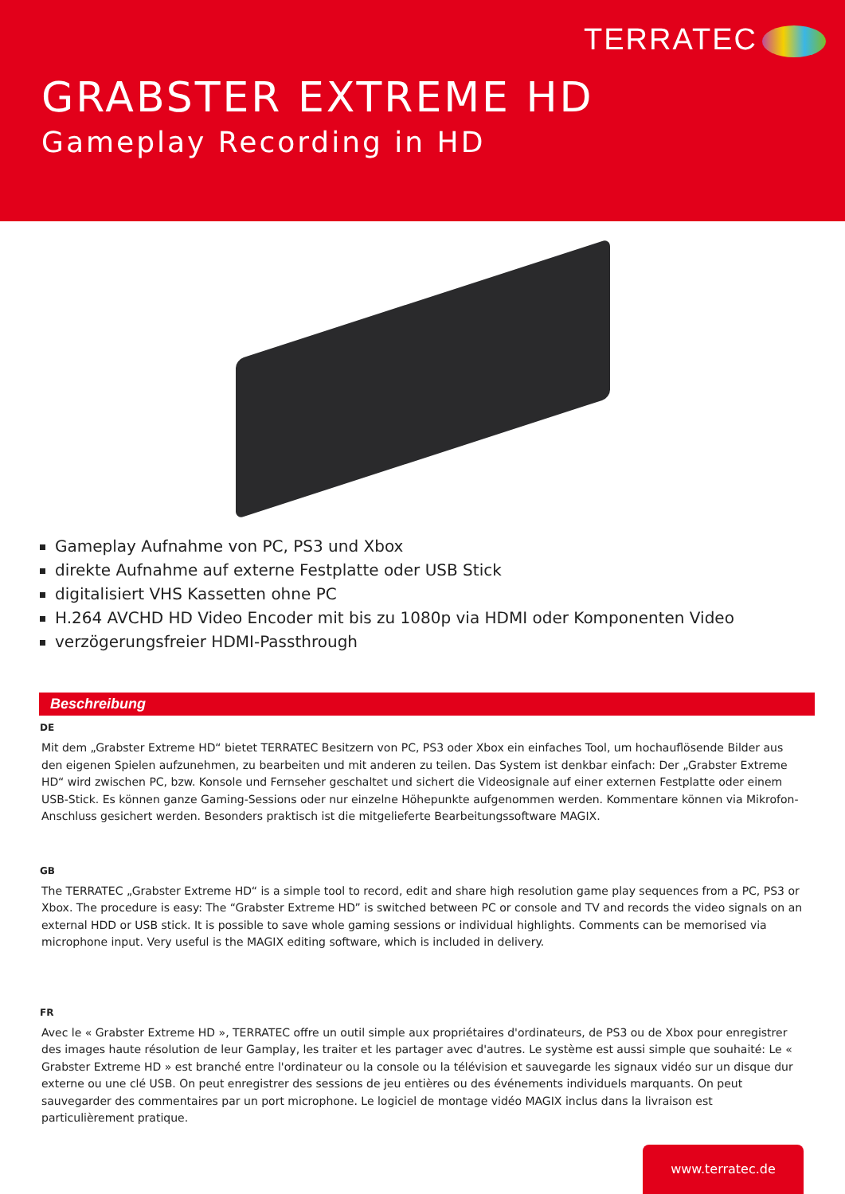TERRATEC
GRABSTER EXTREME HD
Gameplay Recording in HD
Gameplay Aufnahme von PC, PS3 und Xbox
direkte Aufnahme auf externe Festplatte oder USB Stick
digitalisiert VHS Kassetten ohne PC
H.264 AVCHD HD Video Encoder mit bis zu 1080p via HDMI oder Komponenten Video
verzögerungsfreier HDMI-Passthrough
Beschreibung
DE
Mit dem „Grabster Extreme HD“ bietet TERRATEC Besitzern von PC, PS3 oder Xbox ein einfaches Tool, um hochauflösende Bilder aus den eigenen Spielen aufzunehmen, zu bearbeiten und mit anderen zu teilen. Das System ist denkbar einfach: Der „Grabster Extreme HD“ wird zwischen PC, bzw. Konsole und Fernseher geschaltet und sichert die Videosignale auf einer externen Festplatte oder einem USB-Stick. Es können ganze Gaming-Sessions oder nur einzelne Höhepunkte aufgenommen werden. Kommentare können via Mikrofon-Anschluss gesichert werden. Besonders praktisch ist die mitgelieferte Bearbeitungssoftware MAGIX.
GB
The TERRATEC „Grabster Extreme HD“ is a simple tool to record, edit and share high resolution game play sequences from a PC, PS3 or Xbox. The procedure is easy: The “Grabster Extreme HD” is switched between PC or console and TV and records the video signals on an external HDD or USB stick. It is possible to save whole gaming sessions or individual highlights. Comments can be memorised via microphone input. Very useful is the MAGIX editing software, which is included in delivery.
FR
Avec le « Grabster Extreme HD », TERRATEC offre un outil simple aux propriétaires d'ordinateurs, de PS3 ou de Xbox pour enregistrer des images haute résolution de leur Gamplay, les traiter et les partager avec d'autres. Le système est aussi simple que souhaité: Le « Grabster Extreme HD » est branché entre l'ordinateur ou la console ou la télévision et sauvegarde les signaux vidéo sur un disque dur externe ou une clé USB. On peut enregistrer des sessions de jeu entières ou des événements individuels marquants. On peut sauvegarder des commentaires par un port microphone. Le logiciel de montage vidéo MAGIX inclus dans la livraison est particulièrement pratique.
www.terratec.de